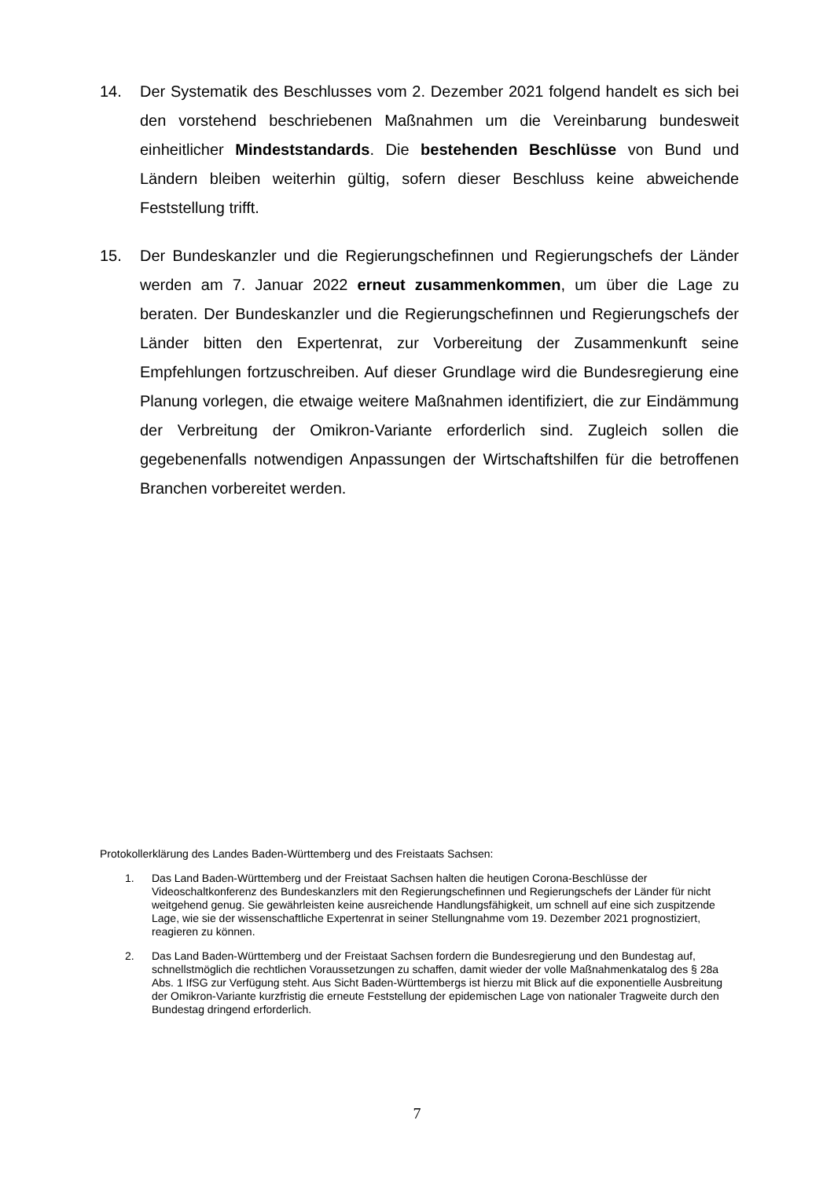14. Der Systematik des Beschlusses vom 2. Dezember 2021 folgend handelt es sich bei den vorstehend beschriebenen Maßnahmen um die Vereinbarung bundesweit einheitlicher Mindeststandards. Die bestehenden Beschlüsse von Bund und Ländern bleiben weiterhin gültig, sofern dieser Beschluss keine abweichende Feststellung trifft.
15. Der Bundeskanzler und die Regierungschefinnen und Regierungschefs der Länder werden am 7. Januar 2022 erneut zusammenkommen, um über die Lage zu beraten. Der Bundeskanzler und die Regierungschefinnen und Regierungschefs der Länder bitten den Expertenrat, zur Vorbereitung der Zusammenkunft seine Empfehlungen fortzuschreiben. Auf dieser Grundlage wird die Bundesregierung eine Planung vorlegen, die etwaige weitere Maßnahmen identifiziert, die zur Eindämmung der Verbreitung der Omikron-Variante erforderlich sind. Zugleich sollen die gegebenenfalls notwendigen Anpassungen der Wirtschaftshilfen für die betroffenen Branchen vorbereitet werden.
Protokollerklärung des Landes Baden-Württemberg und des Freistaats Sachsen:
1. Das Land Baden-Württemberg und der Freistaat Sachsen halten die heutigen Corona-Beschlüsse der Videoschaltkonferenz des Bundeskanzlers mit den Regierungschefinnen und Regierungschefs der Länder für nicht weitgehend genug. Sie gewährleisten keine ausreichende Handlungsfähigkeit, um schnell auf eine sich zuspitzende Lage, wie sie der wissenschaftliche Expertenrat in seiner Stellungnahme vom 19. Dezember 2021 prognostiziert, reagieren zu können.
2. Das Land Baden-Württemberg und der Freistaat Sachsen fordern die Bundesregierung und den Bundestag auf, schnellstmöglich die rechtlichen Voraussetzungen zu schaffen, damit wieder der volle Maßnahmenkatalog des § 28a Abs. 1 IfSG zur Verfügung steht. Aus Sicht Baden-Württembergs ist hierzu mit Blick auf die exponentielle Ausbreitung der Omikron-Variante kurzfristig die erneute Feststellung der epidemischen Lage von nationaler Tragweite durch den Bundestag dringend erforderlich.
7